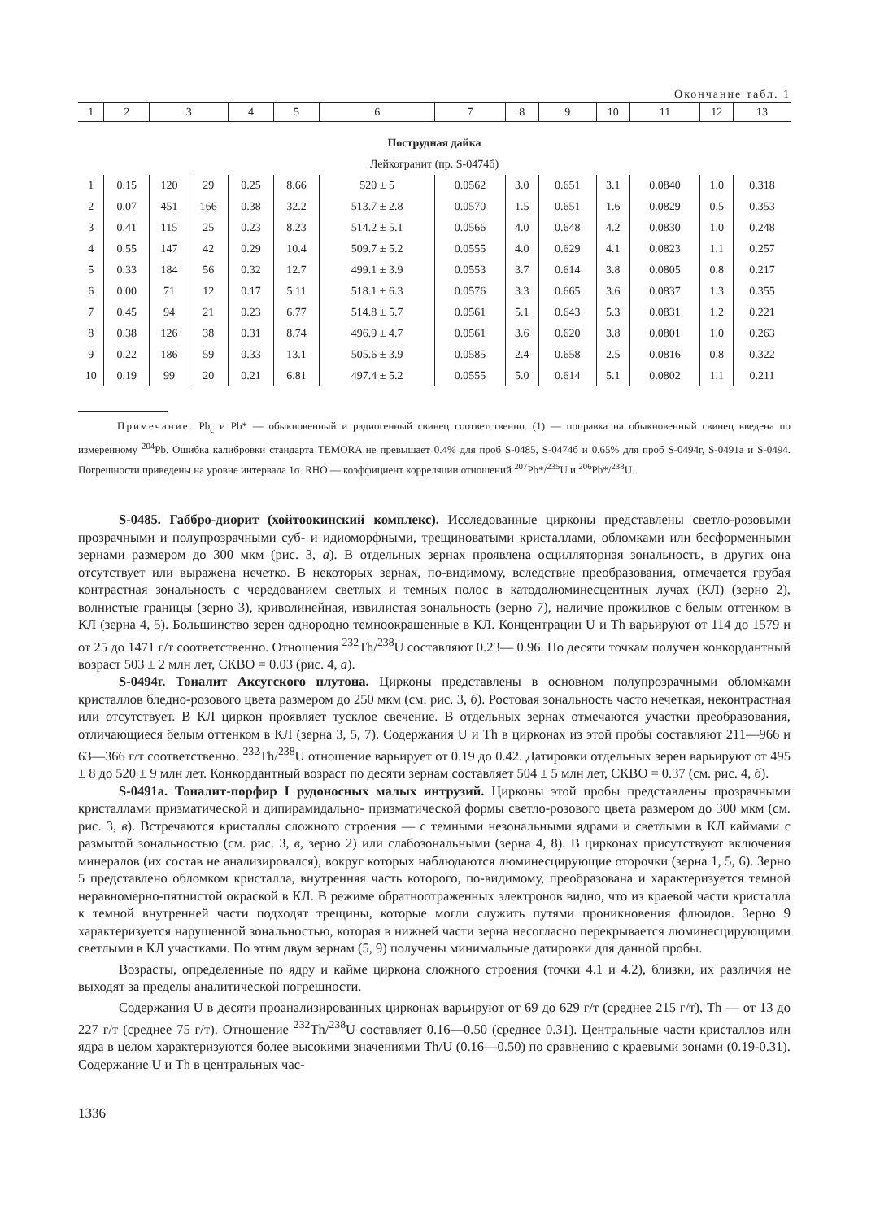Окончание табл. 1
| 1 | 2 | 3 | | 4 | 5 | 6 | 7 | 8 | 9 | 10 | 11 | 12 | 13 |
| --- | --- | --- | --- | --- | --- | --- | --- | --- | --- | --- | --- | --- | --- |
| Пострудная дайка | | | | | | | | | | | | | |
| Лейкогранит (пр. S-0474б) | | | | | | | | | | | | | |
| 1 | 0.15 | 120 | 29 | 0.25 | 8.66 | 520 ± 5 | 0.0562 | 3.0 | 0.651 | 3.1 | 0.0840 | 1.0 | 0.318 |
| 2 | 0.07 | 451 | 166 | 0.38 | 32.2 | 513.7 ± 2.8 | 0.0570 | 1.5 | 0.651 | 1.6 | 0.0829 | 0.5 | 0.353 |
| 3 | 0.41 | 115 | 25 | 0.23 | 8.23 | 514.2 ± 5.1 | 0.0566 | 4.0 | 0.648 | 4.2 | 0.0830 | 1.0 | 0.248 |
| 4 | 0.55 | 147 | 42 | 0.29 | 10.4 | 509.7 ± 5.2 | 0.0555 | 4.0 | 0.629 | 4.1 | 0.0823 | 1.1 | 0.257 |
| 5 | 0.33 | 184 | 56 | 0.32 | 12.7 | 499.1 ± 3.9 | 0.0553 | 3.7 | 0.614 | 3.8 | 0.0805 | 0.8 | 0.217 |
| 6 | 0.00 | 71 | 12 | 0.17 | 5.11 | 518.1 ± 6.3 | 0.0576 | 3.3 | 0.665 | 3.6 | 0.0837 | 1.3 | 0.355 |
| 7 | 0.45 | 94 | 21 | 0.23 | 6.77 | 514.8 ± 5.7 | 0.0561 | 5.1 | 0.643 | 5.3 | 0.0831 | 1.2 | 0.221 |
| 8 | 0.38 | 126 | 38 | 0.31 | 8.74 | 496.9 ± 4.7 | 0.0561 | 3.6 | 0.620 | 3.8 | 0.0801 | 1.0 | 0.263 |
| 9 | 0.22 | 186 | 59 | 0.33 | 13.1 | 505.6 ± 3.9 | 0.0585 | 2.4 | 0.658 | 2.5 | 0.0816 | 0.8 | 0.322 |
| 10 | 0.19 | 99 | 20 | 0.21 | 6.81 | 497.4 ± 5.2 | 0.0555 | 5.0 | 0.614 | 5.1 | 0.0802 | 1.1 | 0.211 |
Примечание. Pb<sub>c</sub> и Pb* — обыкновенный и радиогенный свинец соответственно. (1) — поправка на обыкновенный свинец введена по измеренному <sup>204</sup>Pb. Ошибка калибровки стандарта TEMORA не превышает 0.4% для проб S-0485, S-0474б и 0.65% для проб S-0494г, S-0491а и S-0494. Погрешности приведены на уровне интервала 1σ. RHO — коэффициент корреляции отношений <sup>207</sup>Pb*/<sup>235</sup>U и <sup>206</sup>Pb*/<sup>238</sup>U.
S-0485. Габбро-диорит (хойтоокинский комплекс). Исследованные цирконы представлены светло-розовыми прозрачными и полупрозрачными суб- и идиоморфными, трещиноватыми кристаллами, обломками или бесформенными зернами размером до 300 мкм (рис. 3, а). В отдельных зернах проявлена осцилляторная зональность, в других она отсутствует или выражена нечетко. В некоторых зернах, по-видимому, вследствие преобразования, отмечается грубая контрастная зональность с чередованием светлых и темных полос в катодолюминесцентных лучах (КЛ) (зерно 2), волнистые границы (зерно 3), криволинейная, извилистая зональность (зерно 7), наличие прожилков с белым оттенком в КЛ (зерна 4, 5). Большинство зерен однородно темноокрашенные в КЛ. Концентрации U и Th варьируют от 114 до 1579 и от 25 до 1471 г/т соответственно. Отношения <sup>232</sup>Th/<sup>238</sup>U составляют 0.23— 0.96. По десяти точкам получен конкордантный возраст 503 ± 2 млн лет, СКВО = 0.03 (рис. 4, а).
S-0494г. Тоналит Аксугского плутона. Цирконы представлены в основном полупрозрачными обломками кристаллов бледно-розового цвета размером до 250 мкм (см. рис. 3, б). Ростовая зональность часто нечеткая, неконтрастная или отсутствует. В КЛ циркон проявляет тусклое свечение. В отдельных зернах отмечаются участки преобразования, отличающиеся белым оттенком в КЛ (зерна 3, 5, 7). Содержания U и Th в цирконах из этой пробы составляют 211—966 и 63—366 г/т соответственно. <sup>232</sup>Th/<sup>238</sup>U отношение варьирует от 0.19 до 0.42. Датировки отдельных зерен варьируют от 495 ± 8 до 520 ± 9 млн лет. Конкордантный возраст по десяти зернам составляет 504 ± 5 млн лет, СКВО = 0.37 (см. рис. 4, б).
S-0491а. Тоналит-порфир I рудоносных малых интрузий. Цирконы этой пробы представлены прозрачными кристаллами призматической и дипирамидально- призматической формы светло-розового цвета размером до 300 мкм (см. рис. 3, в). Встречаются кристаллы сложного строения — с темными незональными ядрами и светлыми в КЛ каймами с размытой зональностью (см. рис. 3, в, зерно 2) или слабозональными (зерна 4, 8). В цирконах присутствуют включения минералов (их состав не анализировался), вокруг которых наблюдаются люминесцирующие оторочки (зерна 1, 5, 6). Зерно 5 представлено обломком кристалла, внутренняя часть которого, по-видимому, преобразована и характеризуется темной неравномерно-пятнистой окраской в КЛ. В режиме обратноотраженных электронов видно, что из краевой части кристалла к темной внутренней части подходят трещины, которые могли служить путями проникновения флюидов. Зерно 9 характеризуется нарушенной зональностью, которая в нижней части зерна несогласно перекрывается люминесцирующими светлыми в КЛ участками. По этим двум зернам (5, 9) получены минимальные датировки для данной пробы.
Возрасты, определенные по ядру и кайме циркона сложного строения (точки 4.1 и 4.2), близки, их различия не выходят за пределы аналитической погрешности.
Содержания U в десяти проанализированных цирконах варьируют от 69 до 629 г/т (среднее 215 г/т), Th — от 13 до 227 г/т (среднее 75 г/т). Отношение <sup>232</sup>Th/<sup>238</sup>U составляет 0.16—0.50 (среднее 0.31). Центральные части кристаллов или ядра в целом характеризуются более высокими значениями Th/U (0.16—0.50) по сравнению с краевыми зонами (0.19-0.31). Содержание U и Th в центральных час-
1336